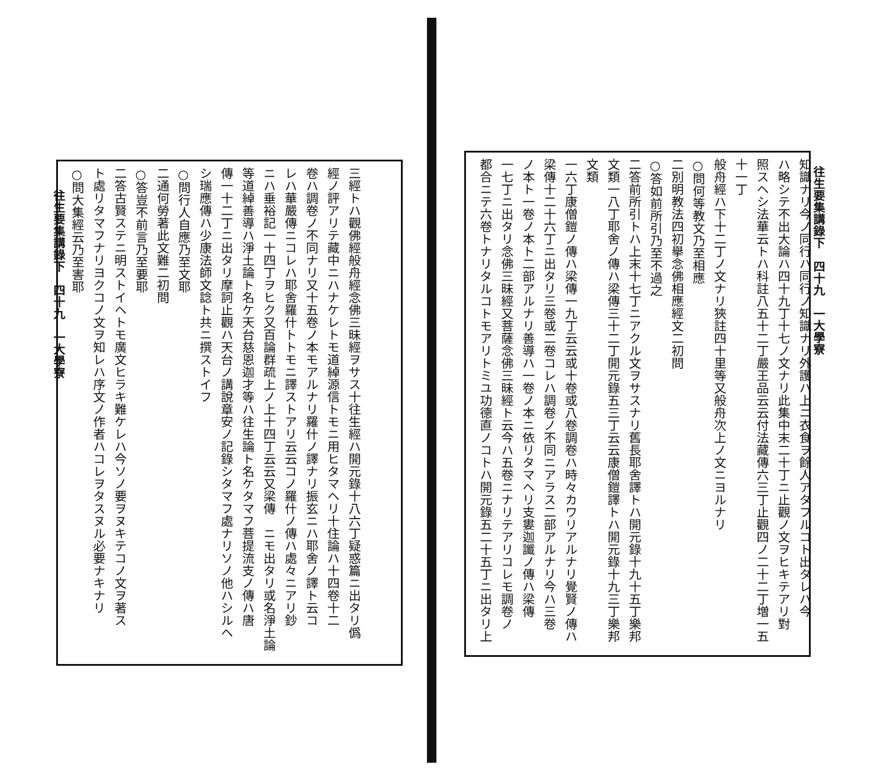知識ナリ今ノ同行ハ同行ノ知識ナリ外護ハ上ニ衣食ヲ餘人アタフルコト出タレハ今
ハ略シテ不出大論ハ四十九丁十七ノ文ナリ此集中末二十丁ニ止觀ノ文ヲヒキテアリ對
照スヘシ法華云トハ科註八五十二丁嚴王品云云付法藏傳六三丁止觀四ノ二十二丁増一五十一丁
般舟經ハ下十二丁ノ文ナリ狹註四十里等又般舟次上ノ文ニヨルナリ
○問何等教文乃至相應
二別明教法四初擧念佛相應經文二初問
○答如前所引乃至不過之
二答前所引トハ上末十七丁ニアクル文ヲサスナリ舊長耶舍譯トハ開元錄十九十五丁樂邦
文類一八丁耶舍ノ傳ハ梁傳三十二丁開元錄五三丁云云康僧鎧譯トハ開元錄十九三丁樂邦文類
一六丁康僧鎧ノ傳ハ梁傳一九丁云云或十卷或八卷調卷ハ時々カワリアルナリ覺賢ノ傳ハ
梁傳十二十六丁ニ出タリ三卷或二卷コレハ調卷ノ不同ニアラス二部アルナリ今ハ三卷
ノ本ト一卷ノ本ト二部アルナリ善導ハ一卷ノ本ニ依リタマヘリ支婁迦讖ノ傳ハ梁傳
一七丁ニ出タリ念佛三昧經又菩薩念佛三昧經ト云今ハ五卷ニナリテアリコレモ調卷ノ
都合ニテ六卷トナリタルコトモアリトミユ功德直ノコトハ開元錄五二十五丁ニ出タリ上
往生要集講錄下　四十九　一大學寮
三經トハ觀佛經般舟經念佛三昧經ヲサス十往生經ハ開元錄十八六丁疑惑篇ニ出タリ僞
經ノ評アリテ藏中ニハナケレトモ道綽源信トモニ用ヒタマヘリ十住論ハ十四卷十二
卷ハ調卷ノ不同ナリ又十五卷ノ本モアルナリ羅什ノ譯ナリ振玄ニハ耶舍ノ譯ト云コ
レハ華嚴傳ニコレハ耶舍羅什トトモニ譯ストアリ云云コノ羅什ノ傳ハ處々ニアリ鈔
ニハ垂裕記一十四丁ヲヒク又百論群疏上ノ上十四丁云云又梁傳　ニモ出タリ或名淨土論
等道綽善導ハ淨土論ト名ケ天台慈恩迦才等ハ往生論ト名ケタマフ菩提流支ノ傳ハ唐
傳一十二丁ニ出タリ摩訶止觀ハ天台ノ講說章安ノ記錄シタマフ處ナリソノ他ハシルヘ
シ瑞應傳ハ少康法師文諗ト共ニ撰ストイフ
○問行人自應乃至文耶
二通何勞著此文難二初問
○答豈不前言乃至要耶
二答古賢ステニ明ストイヘトモ廣文ヒラキ難ケレハ今ソノ要ヲヌキテコノ文ヲ著ス
ト處リタマフナリヨクコノ文ヲ知レハ序文ノ作者ハコレヲタスヌル必要ナキナリ
○問大集經云乃至害耶
往生要集講錄下　四十九　一大學寮